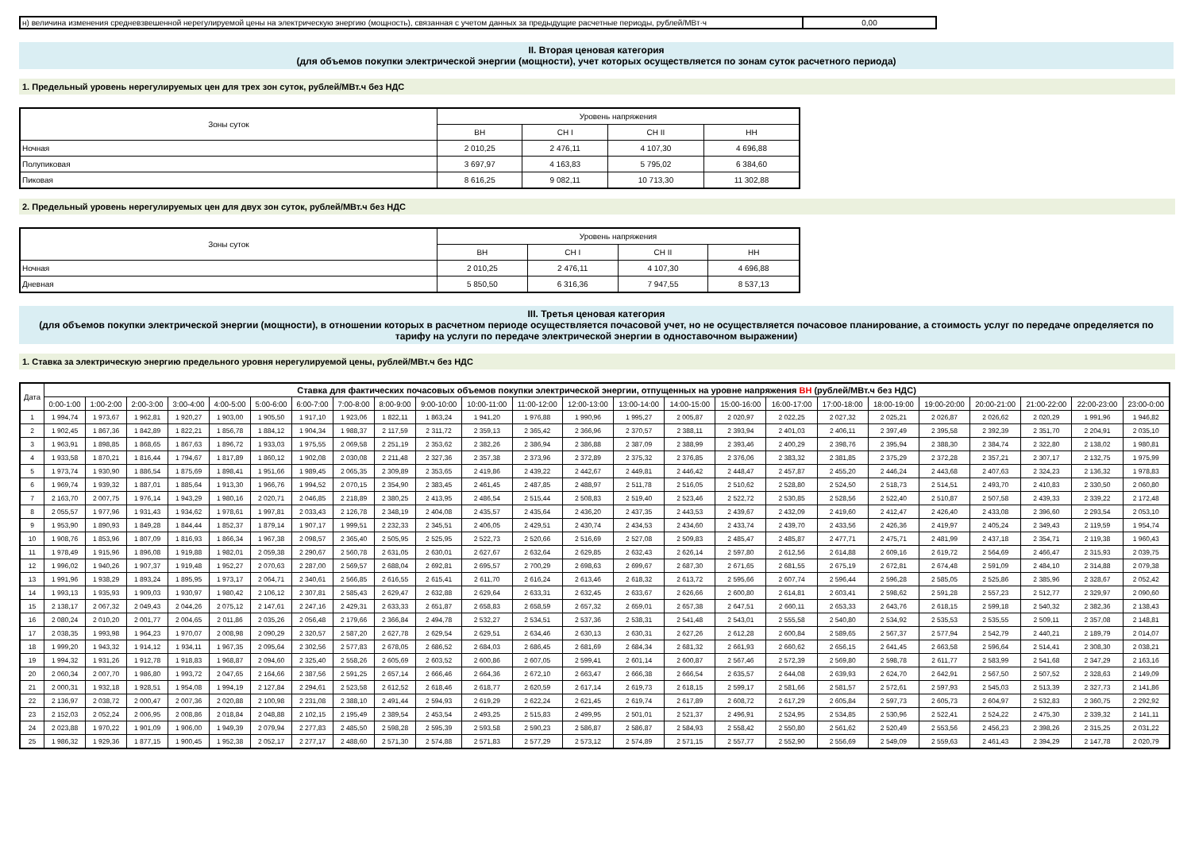| н) величина изменения средневзвешенной нерегулируемой цены на электрическую энергию (мощность), связанная с учетом данных за предыдущие расчетные периоды, рублей/МВт·ч | 0,00 |
II. Вторая ценовая категория
(для объемов покупки электрической энергии (мощности), учет которых осуществляется по зонам суток расчетного периода)
1. Предельный уровень нерегулируемых цен для трех зон суток, рублей/МВт.ч без НДС
| Зоны суток | Уровень напряжения | | | |
| | ВН | СН I | СН II | НН |
| Ночная | 2 010,25 | 2 476,11 | 4 107,30 | 4 696,88 |
| Полупиковая | 3 697,97 | 4 163,83 | 5 795,02 | 6 384,60 |
| Пиковая | 8 616,25 | 9 082,11 | 10 713,30 | 11 302,88 |
2. Предельный уровень нерегулируемых цен для двух зон суток, рублей/МВт.ч без НДС
| Зоны суток | Уровень напряжения | | | |
| | ВН | СН I | СН II | НН |
| Ночная | 2 010,25 | 2 476,11 | 4 107,30 | 4 696,88 |
| Дневная | 5 850,50 | 6 316,36 | 7 947,55 | 8 537,13 |
III. Третья ценовая категория
(для объемов покупки электрической энергии (мощности), в отношении которых в расчетном периоде осуществляется почасовой учет, но не осуществляется почасовое планирование, а стоимость услуг по передаче определяется по тарифу на услуги по передаче электрической энергии в одноставочном выражении)
1. Ставка за электрическую энергию предельного уровня нерегулируемой цены, рублей/МВт.ч без НДС
| Дата | Ставка для фактических почасовых объемов покупки электрической энергии, отпущенных на уровне напряжения ВН (рублей/МВт.ч без НДС) | | | | | | | | | | | | | | | | | | | | | | | |
| --- | --- | --- | --- | --- | --- | --- | --- | --- | --- | --- | --- | --- | --- | --- | --- | --- | --- | --- | --- | --- | --- | --- | --- | --- |
| | 0:00-1:00 | 1:00-2:00 | 2:00-3:00 | 3:00-4:00 | 4:00-5:00 | 5:00-6:00 | 6:00-7:00 | 7:00-8:00 | 8:00-9:00 | 9:00-10:00 | 10:00-11:00 | 11:00-12:00 | 12:00-13:00 | 13:00-14:00 | 14:00-15:00 | 15:00-16:00 | 16:00-17:00 | 17:00-18:00 | 18:00-19:00 | 19:00-20:00 | 20:00-21:00 | 21:00-22:00 | 22:00-23:00 | 23:00-0:00 |
| 1 | 1 994,74 | 1 973,67 | 1 962,81 | 1 920,27 | 1 903,00 | 1 905,50 | 1 917,10 | 1 923,06 | 1 822,11 | 1 863,24 | 1 941,20 | 1 976,88 | 1 990,96 | 1 995,27 | 2 005,87 | 2 020,97 | 2 022,25 | 2 027,32 | 2 025,21 | 2 026,87 | 2 026,62 | 2 020,29 | 1 991,96 | 1 946,82 |
| 2 | 1 902,45 | 1 867,36 | 1 842,89 | 1 822,21 | 1 856,78 | 1 884,12 | 1 904,34 | 1 988,37 | 2 117,59 | 2 311,72 | 2 359,13 | 2 365,42 | 2 366,96 | 2 370,57 | 2 388,11 | 2 393,94 | 2 401,03 | 2 406,11 | 2 397,49 | 2 395,58 | 2 392,39 | 2 351,70 | 2 204,91 | 2 035,10 |
| 3 | 1 963,91 | 1 898,85 | 1 868,65 | 1 867,63 | 1 896,72 | 1 933,03 | 1 975,55 | 2 069,58 | 2 251,19 | 2 353,62 | 2 382,26 | 2 386,94 | 2 386,88 | 2 387,09 | 2 388,99 | 2 393,46 | 2 400,29 | 2 398,76 | 2 395,94 | 2 388,30 | 2 384,74 | 2 322,80 | 2 138,02 | 1 980,81 |
| 4 | 1 933,58 | 1 870,21 | 1 816,44 | 1 794,67 | 1 817,89 | 1 860,12 | 1 902,08 | 2 030,08 | 2 211,48 | 2 327,36 | 2 357,38 | 2 373,96 | 2 372,89 | 2 375,32 | 2 376,85 | 2 376,06 | 2 383,32 | 2 381,85 | 2 375,29 | 2 372,28 | 2 357,21 | 2 307,17 | 2 132,75 | 1 975,99 |
| 5 | 1 973,74 | 1 930,90 | 1 886,54 | 1 875,69 | 1 898,41 | 1 951,66 | 1 989,45 | 2 065,35 | 2 309,89 | 2 353,65 | 2 419,86 | 2 439,22 | 2 442,67 | 2 449,81 | 2 446,42 | 2 448,47 | 2 457,87 | 2 455,20 | 2 446,24 | 2 443,68 | 2 407,63 | 2 324,23 | 2 136,32 | 1 978,83 |
| 6 | 1 969,74 | 1 939,32 | 1 887,01 | 1 885,64 | 1 913,30 | 1 966,76 | 1 994,52 | 2 070,15 | 2 354,90 | 2 383,45 | 2 461,45 | 2 487,85 | 2 488,97 | 2 511,78 | 2 516,05 | 2 510,62 | 2 528,80 | 2 524,50 | 2 518,73 | 2 514,51 | 2 493,70 | 2 410,83 | 2 330,50 | 2 060,80 |
| 7 | 2 163,70 | 2 007,75 | 1 976,14 | 1 943,29 | 1 980,16 | 2 020,71 | 2 046,85 | 2 218,89 | 2 380,25 | 2 413,95 | 2 486,54 | 2 515,44 | 2 508,83 | 2 519,40 | 2 523,46 | 2 522,72 | 2 530,85 | 2 528,56 | 2 522,40 | 2 510,87 | 2 507,58 | 2 439,33 | 2 339,22 | 2 172,48 |
| 8 | 2 055,57 | 1 977,96 | 1 931,43 | 1 934,62 | 1 978,61 | 1 997,81 | 2 033,43 | 2 126,78 | 2 348,19 | 2 404,08 | 2 435,57 | 2 435,64 | 2 436,20 | 2 437,35 | 2 443,53 | 2 439,67 | 2 432,09 | 2 419,60 | 2 412,47 | 2 426,40 | 2 433,08 | 2 396,60 | 2 293,54 | 2 053,10 |
| 9 | 1 953,90 | 1 890,93 | 1 849,28 | 1 844,44 | 1 852,37 | 1 879,14 | 1 907,17 | 1 999,51 | 2 232,33 | 2 345,51 | 2 406,05 | 2 429,51 | 2 430,74 | 2 434,53 | 2 434,60 | 2 433,74 | 2 439,70 | 2 433,56 | 2 426,36 | 2 419,97 | 2 405,24 | 2 349,43 | 2 119,59 | 1 954,74 |
| 10 | 1 908,76 | 1 853,96 | 1 807,09 | 1 816,93 | 1 866,34 | 1 967,38 | 2 098,57 | 2 365,40 | 2 505,95 | 2 525,95 | 2 522,73 | 2 520,66 | 2 516,69 | 2 527,08 | 2 509,83 | 2 485,47 | 2 485,87 | 2 477,71 | 2 475,71 | 2 481,99 | 2 437,18 | 2 354,71 | 2 119,38 | 1 960,43 |
| 11 | 1 978,49 | 1 915,96 | 1 896,08 | 1 919,88 | 1 982,01 | 2 059,38 | 2 290,67 | 2 560,78 | 2 631,05 | 2 630,01 | 2 627,67 | 2 632,64 | 2 629,85 | 2 632,43 | 2 626,14 | 2 597,80 | 2 612,56 | 2 614,88 | 2 609,16 | 2 619,72 | 2 564,69 | 2 466,47 | 2 315,93 | 2 039,75 |
| 12 | 1 996,02 | 1 940,26 | 1 907,37 | 1 919,48 | 1 952,27 | 2 070,63 | 2 287,00 | 2 569,57 | 2 688,04 | 2 692,81 | 2 695,57 | 2 700,29 | 2 698,63 | 2 699,67 | 2 687,30 | 2 671,65 | 2 681,55 | 2 675,19 | 2 672,81 | 2 674,48 | 2 591,09 | 2 484,10 | 2 314,88 | 2 079,38 |
| 13 | 1 991,96 | 1 938,29 | 1 893,24 | 1 895,95 | 1 973,17 | 2 064,71 | 2 340,61 | 2 566,85 | 2 616,55 | 2 615,41 | 2 611,70 | 2 616,24 | 2 613,46 | 2 618,32 | 2 613,72 | 2 595,66 | 2 607,74 | 2 596,44 | 2 596,28 | 2 585,05 | 2 525,86 | 2 385,96 | 2 328,67 | 2 052,42 |
| 14 | 1 993,13 | 1 935,93 | 1 909,03 | 1 930,97 | 1 980,42 | 2 106,12 | 2 307,81 | 2 585,43 | 2 629,47 | 2 632,88 | 2 629,64 | 2 633,31 | 2 632,45 | 2 633,67 | 2 626,66 | 2 600,80 | 2 614,81 | 2 603,41 | 2 598,62 | 2 591,28 | 2 557,23 | 2 512,77 | 2 329,97 | 2 090,60 |
| 15 | 2 138,17 | 2 067,32 | 2 049,43 | 2 044,26 | 2 075,12 | 2 147,61 | 2 247,16 | 2 429,31 | 2 633,33 | 2 651,87 | 2 658,83 | 2 658,59 | 2 657,32 | 2 659,01 | 2 657,38 | 2 647,51 | 2 660,11 | 2 653,33 | 2 643,76 | 2 618,15 | 2 599,18 | 2 540,32 | 2 382,36 | 2 138,43 |
| 16 | 2 080,24 | 2 010,20 | 2 001,77 | 2 004,65 | 2 011,86 | 2 035,26 | 2 056,48 | 2 179,66 | 2 366,84 | 2 494,78 | 2 532,27 | 2 534,51 | 2 537,36 | 2 538,31 | 2 541,48 | 2 543,01 | 2 555,58 | 2 540,80 | 2 534,92 | 2 535,53 | 2 535,55 | 2 509,11 | 2 357,08 | 2 148,81 |
| 17 | 2 038,35 | 1 993,98 | 1 964,23 | 1 970,07 | 2 008,98 | 2 090,29 | 2 320,57 | 2 587,20 | 2 627,78 | 2 629,54 | 2 629,51 | 2 634,46 | 2 630,13 | 2 630,31 | 2 627,26 | 2 612,28 | 2 600,84 | 2 589,65 | 2 567,37 | 2 577,94 | 2 542,79 | 2 440,21 | 2 189,79 | 2 014,07 |
| 18 | 1 999,20 | 1 943,32 | 1 914,12 | 1 934,11 | 1 967,35 | 2 095,64 | 2 302,56 | 2 577,83 | 2 678,05 | 2 686,52 | 2 684,03 | 2 686,45 | 2 681,69 | 2 684,34 | 2 681,32 | 2 661,93 | 2 660,62 | 2 656,15 | 2 641,45 | 2 663,58 | 2 596,64 | 2 514,41 | 2 308,30 | 2 038,21 |
| 19 | 1 994,32 | 1 931,26 | 1 912,78 | 1 918,83 | 1 968,87 | 2 094,60 | 2 325,40 | 2 558,26 | 2 605,69 | 2 603,52 | 2 600,86 | 2 607,05 | 2 599,41 | 2 601,14 | 2 600,87 | 2 567,46 | 2 572,39 | 2 569,80 | 2 598,78 | 2 611,77 | 2 583,99 | 2 541,68 | 2 347,29 | 2 163,16 |
| 20 | 2 060,34 | 2 007,70 | 1 986,80 | 1 993,72 | 2 047,65 | 2 164,66 | 2 387,56 | 2 591,25 | 2 657,14 | 2 666,46 | 2 664,36 | 2 672,10 | 2 663,47 | 2 666,38 | 2 666,54 | 2 635,57 | 2 644,08 | 2 639,93 | 2 624,70 | 2 642,91 | 2 567,50 | 2 507,52 | 2 328,63 | 2 149,09 |
| 21 | 2 000,31 | 1 932,18 | 1 928,51 | 1 954,08 | 1 994,19 | 2 127,84 | 2 294,61 | 2 523,58 | 2 612,52 | 2 618,46 | 2 618,77 | 2 620,59 | 2 617,14 | 2 619,73 | 2 618,15 | 2 599,17 | 2 581,66 | 2 581,57 | 2 572,61 | 2 597,93 | 2 545,03 | 2 513,39 | 2 327,73 | 2 141,86 |
| 22 | 2 136,97 | 2 038,72 | 2 000,47 | 2 007,36 | 2 020,88 | 2 100,98 | 2 231,08 | 2 388,10 | 2 491,44 | 2 594,93 | 2 619,29 | 2 622,24 | 2 621,45 | 2 619,74 | 2 617,89 | 2 608,72 | 2 617,29 | 2 605,84 | 2 597,73 | 2 605,73 | 2 604,97 | 2 532,83 | 2 360,75 | 2 292,92 |
| 23 | 2 152,03 | 2 052,24 | 2 006,95 | 2 008,86 | 2 018,84 | 2 048,88 | 2 102,15 | 2 195,49 | 2 389,54 | 2 453,54 | 2 493,25 | 2 515,83 | 2 499,95 | 2 501,01 | 2 521,37 | 2 496,91 | 2 524,95 | 2 534,85 | 2 530,96 | 2 522,41 | 2 524,22 | 2 475,30 | 2 339,32 | 2 141,11 |
| 24 | 2 023,88 | 1 970,22 | 1 901,09 | 1 906,00 | 1 949,39 | 2 079,94 | 2 277,83 | 2 485,50 | 2 598,28 | 2 595,39 | 2 593,58 | 2 590,23 | 2 586,87 | 2 586,87 | 2 584,93 | 2 558,42 | 2 550,80 | 2 561,62 | 2 520,49 | 2 553,56 | 2 456,23 | 2 398,26 | 2 315,25 | 2 031,22 |
| 25 | 1 986,32 | 1 929,36 | 1 877,15 | 1 900,45 | 1 952,38 | 2 052,17 | 2 277,17 | 2 488,60 | 2 571,30 | 2 574,88 | 2 571,83 | 2 577,29 | 2 573,12 | 2 574,89 | 2 571,15 | 2 557,77 | 2 552,90 | 2 556,69 | 2 549,09 | 2 559,63 | 2 461,43 | 2 394,29 | 2 147,78 | 2 020,79 |